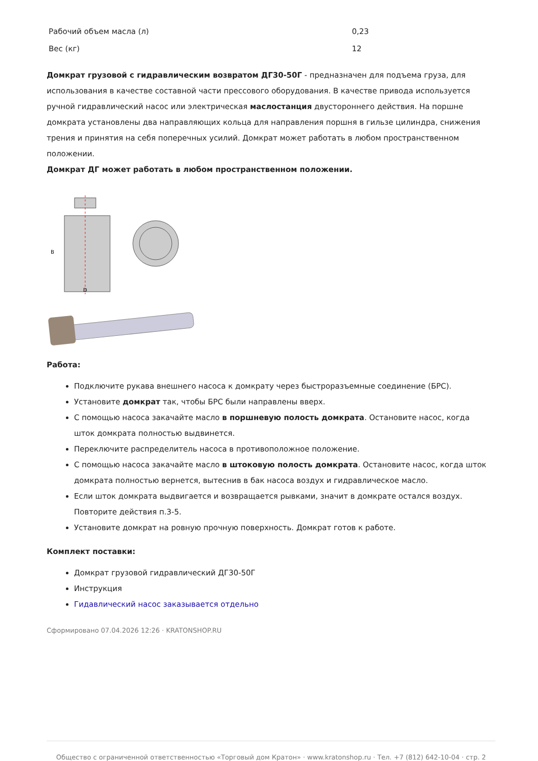| Рабочий объем масла (л) | 0,23 |
| Вес (кг) | 12 |
Домкрат грузовой с гидравлическим возвратом ДГ30-50Г - предназначен для подъема груза, для использования в качестве составной части прессового оборудования. В качестве привода используется ручной гидравлический насос или электрическая маслостанция двустороннего действия. На поршне домкрата установлены два направляющих кольца для направления поршня в гильзе цилиндра, снижения трения и принятия на себя поперечных усилий. Домкрат может работать в любом пространственном положении.
Домкрат ДГ может работать в любом пространственном положении.
D
B
Работа:
Подключите рукава внешнего насоса к домкрату через быстроразъемные соединение (БРС).
Установите домкрат так, чтобы БРС были направлены вверх.
С помощью насоса закачайте масло в поршневую полость домкрата. Остановите насос, когда шток домкрата полностью выдвинется.
Переключите распределитель насоса в противоположное положение.
С помощью насоса закачайте масло в штоковую полость домкрата. Остановите насос, когда шток домкрата полностью вернется, вытеснив в бак насоса воздух и гидравлическое масло.
Если шток домкрата выдвигается и возвращается рывками, значит в домкрате остался воздух. Повторите действия п.3-5.
Установите домкрат на ровную прочную поверхность. Домкрат готов к работе.
Комплект поставки:
Домкрат грузовой гидравлический ДГ30-50Г
Инструкция
Гидавлический насос заказывается отдельно
Сформировано 07.04.2026 12:26 · KRATONSHOP.RU
Общество с ограниченной ответственностью «Торговый дом Кратон» · www.kratonshop.ru · Тел. +7 (812) 642-10-04 · стр. 2